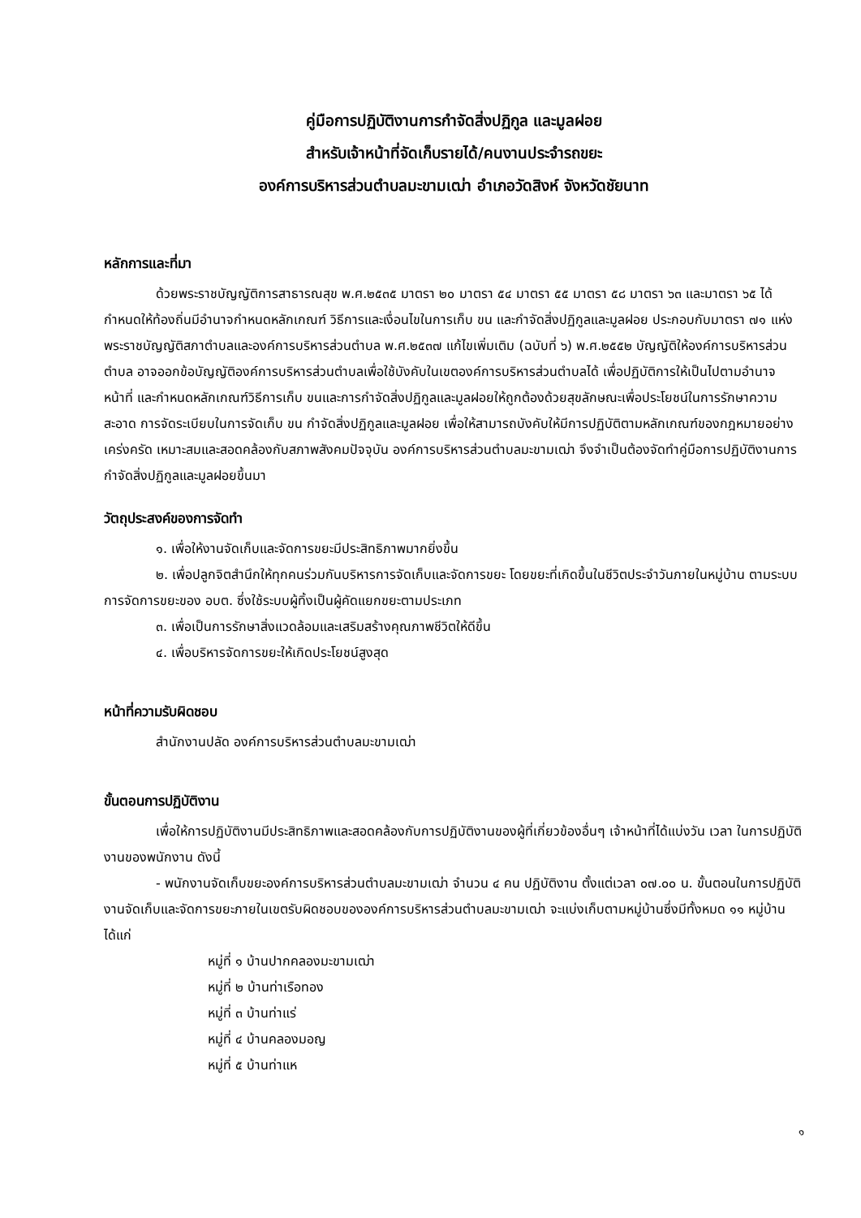คู่มือการปฏิบัติงานการกำจัดสิ่งปฏิกูล และมูลฝอย
สำหรับเจ้าหน้าที่จัดเก็บรายได้/คนงานประจำรถขยะ
องค์การบริหารส่วนตำบลมะขามเฒ่า อำเภอวัดสิงห์ จังหวัดชัยนาท
หลักการและที่มา
ด้วยพระราชบัญญัติการสาธารณสุข พ.ศ.๒๕๓๕ มาตรา ๒๐ มาตรา ๕๔ มาตรา ๕๕ มาตรา ๕๘ มาตรา ๖๓ และมาตรา ๖๕ ได้กำหนดให้ท้องถิ่นมีอำนาจกำหนดหลักเกณฑ์ วิธีการและเงื่อนไขในการเก็บ ขน และกำจัดสิ่งปฏิกูลและมูลฝอย ประกอบกับมาตรา ๗๑ แห่งพระราชบัญญัติสภาตำบลและองค์การบริหารส่วนตำบล พ.ศ.๒๕๓๗ แก้ไขเพิ่มเติม (ฉบับที่ ๖) พ.ศ.๒๕๕๒ บัญญัติให้องค์การบริหารส่วนตำบล อาจออกข้อบัญญัติองค์การบริหารส่วนตำบลเพื่อใช้บังคับในเขตองค์การบริหารส่วนตำบลได้ เพื่อปฏิบัติการให้เป็นไปตามอำนาจหน้าที่ และกำหนดหลักเกณฑ์วิธีการเก็บ ขนและการกำจัดสิ่งปฏิกูลและมูลฝอยให้ถูกต้องด้วยสุขลักษณะเพื่อประโยชน์ในการรักษาความสะอาด การจัดระเบียบในการจัดเก็บ ขน กำจัดสิ่งปฏิกูลและมูลฝอย เพื่อให้สามารถบังคับให้มีการปฏิบัติตามหลักเกณฑ์ของกฎหมายอย่างเคร่งครัด เหมาะสมและสอดคล้องกับสภาพสังคมปัจจุบัน องค์การบริหารส่วนตำบลมะขามเฒ่า จึงจำเป็นต้องจัดทำคู่มือการปฏิบัติงานการกำจัดสิ่งปฏิกูลและมูลฝอยขึ้นมา
วัตถุประสงค์ของการจัดทำ
๑. เพื่อให้งานจัดเก็บและจัดการขยะมีประสิทธิภาพมากยิ่งขึ้น
๒. เพื่อปลูกจิตสำนึกให้ทุกคนร่วมกันบริหารการจัดเก็บและจัดการขยะ โดยขยะที่เกิดขึ้นในชีวิตประจำวันภายในหมู่บ้าน ตามระบบการจัดการขยะของ อบต. ซึ่งใช้ระบบผู้ทิ้งเป็นผู้คัดแยกขยะตามประเภท
๓. เพื่อเป็นการรักษาสิ่งแวดล้อมและเสริมสร้างคุณภาพชีวิตให้ดีขึ้น
๔. เพื่อบริหารจัดการขยะให้เกิดประโยชน์สูงสุด
หน้าที่ความรับผิดชอบ
สำนักงานปลัด องค์การบริหารส่วนตำบลมะขามเฒ่า
ขั้นตอนการปฏิบัติงาน
เพื่อให้การปฏิบัติงานมีประสิทธิภาพและสอดคล้องกับการปฏิบัติงานของผู้ที่เกี่ยวข้องอื่นๆ เจ้าหน้าที่ได้แบ่งวัน เวลา ในการปฏิบัติงานของพนักงาน ดังนี้
- พนักงานจัดเก็บขยะองค์การบริหารส่วนตำบลมะขามเฒ่า จำนวน ๔ คน ปฏิบัติงาน ตั้งแต่เวลา ๐๗.๐๐ น. ขั้นตอนในการปฏิบัติงานจัดเก็บและจัดการขยะภายในเขตรับผิดชอบขององค์การบริหารส่วนตำบลมะขามเฒ่า จะแบ่งเก็บตามหมู่บ้านซึ่งมีทั้งหมด ๑๑ หมู่บ้าน ได้แก่
หมู่ที่ ๑ บ้านปากคลองมะขามเฒ่า
หมู่ที่ ๒ บ้านท่าเรือทอง
หมู่ที่ ๓ บ้านท่าแร่
หมู่ที่ ๔ บ้านคลองมอญ
หมู่ที่ ๕ บ้านท่าแห
๑